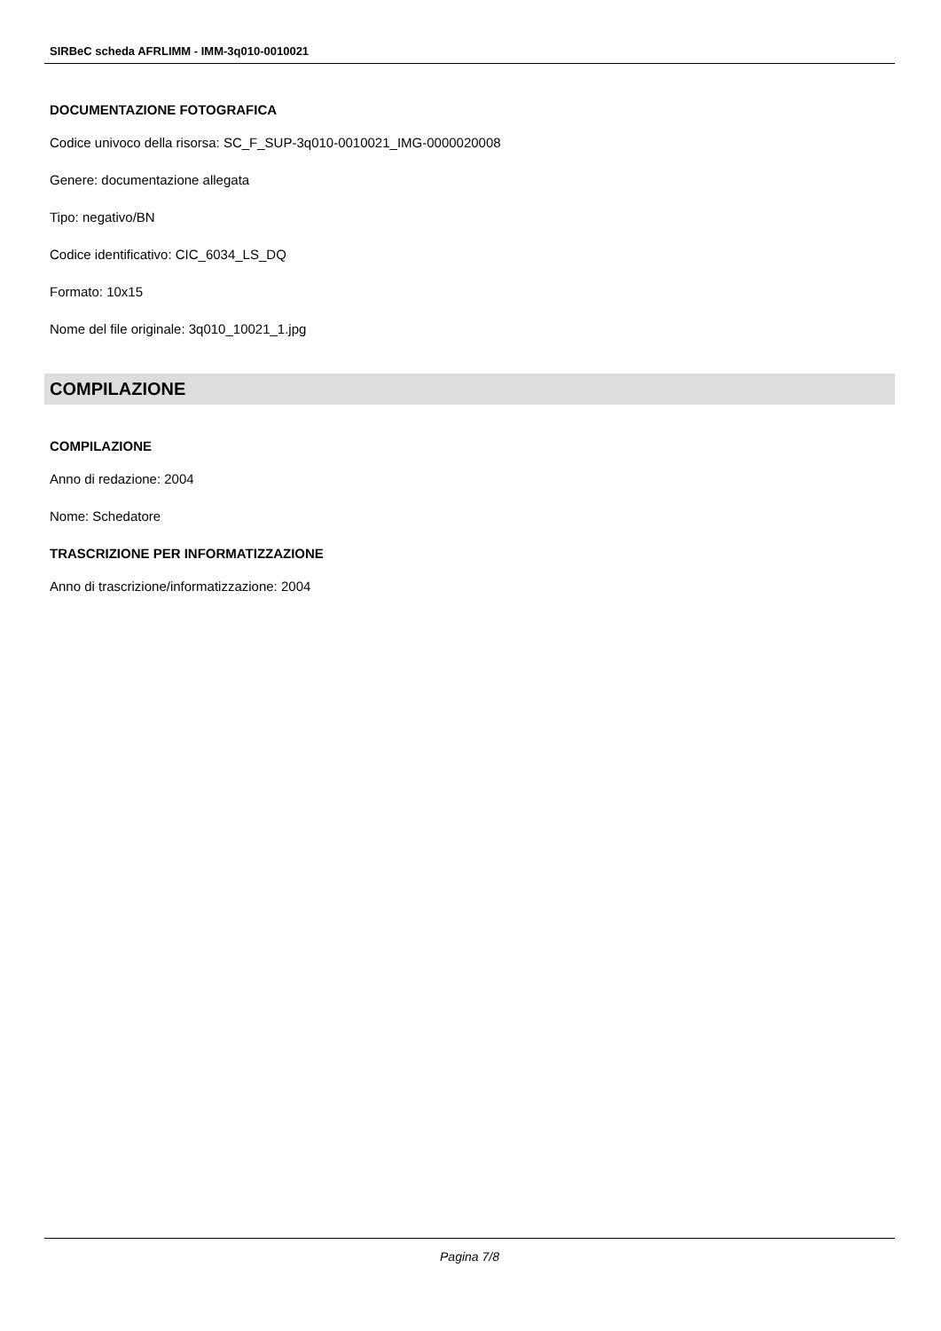SIRBeC scheda AFRLIMM - IMM-3q010-0010021
DOCUMENTAZIONE FOTOGRAFICA
Codice univoco della risorsa: SC_F_SUP-3q010-0010021_IMG-0000020008
Genere: documentazione allegata
Tipo: negativo/BN
Codice identificativo: CIC_6034_LS_DQ
Formato: 10x15
Nome del file originale: 3q010_10021_1.jpg
COMPILAZIONE
COMPILAZIONE
Anno di redazione: 2004
Nome: Schedatore
TRASCRIZIONE PER INFORMATIZZAZIONE
Anno di trascrizione/informatizzazione: 2004
Pagina 7/8